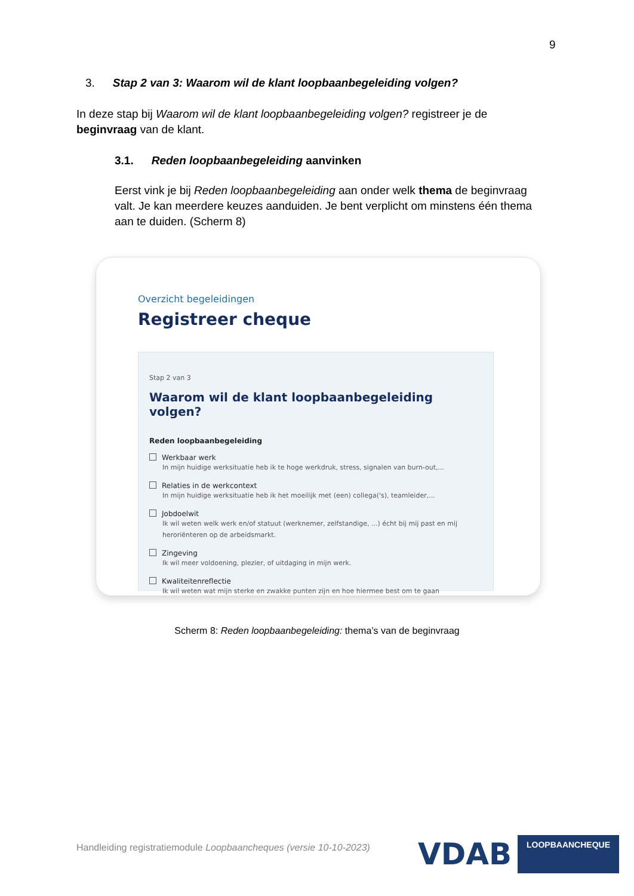9
3. Stap 2 van 3: Waarom wil de klant loopbaanbegeleiding volgen?
In deze stap bij Waarom wil de klant loopbaanbegeleiding volgen? registreer je de beginvraag van de klant.
3.1. Reden loopbaanbegeleiding aanvinken
Eerst vink je bij Reden loopbaanbegeleiding aan onder welk thema de beginvraag valt. Je kan meerdere keuzes aanduiden. Je bent verplicht om minstens één thema aan te duiden. (Scherm 8)
Overzicht begeleidingen
Registreer cheque
Stap 2 van 3
Waarom wil de klant loopbaanbegeleiding volgen?
Reden loopbaanbegeleiding
Werkbaar werk
In mijn huidige werksituatie heb ik te hoge werkdruk, stress, signalen van burn-out,...
Relaties in de werkcontext
In mijn huidige werksituatie heb ik het moeilijk met (een) collega('s), teamleider,...
Jobdoelwit
Ik wil weten welk werk en/of statuut (werknemer, zelfstandige, ...) écht bij mij past en mij heroriënteren op de arbeidsmarkt.
Zingeving
Ik wil meer voldoening, plezier, of uitdaging in mijn werk.
Kwaliteitenreflectie
Ik wil weten wat mijn sterke en zwakke punten zijn en hoe hiermee best om te gaan
Scherm 8: Reden loopbaanbegeleiding: thema’s van de beginvraag
Handleiding registratiemodule Loopbaancheques (versie 10-10-2023)
VDAB
LOOPBAANCHEQUE